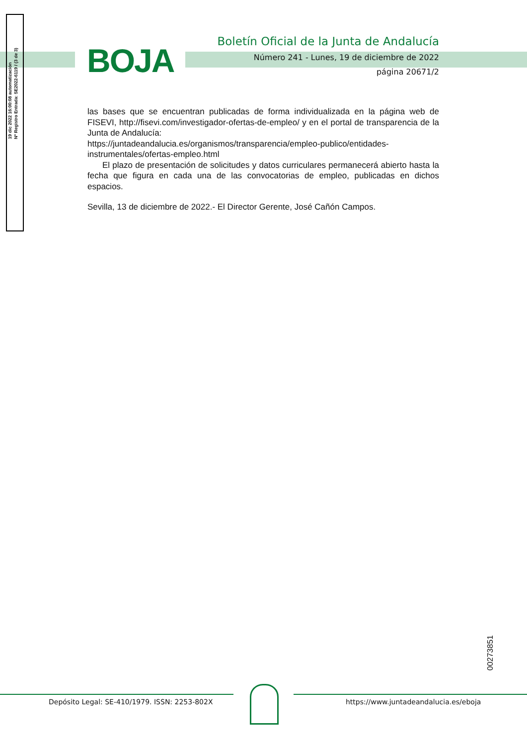19 dic 2022 16:00:08 automatización
Nº Registro Entrada: SE2022-6119 / (3 de 3)
BOJA
Boletín Oficial de la Junta de Andalucía
Número 241 - Lunes, 19 de diciembre de 2022
página 20671/2
las bases que se encuentran publicadas de forma individualizada en la página web de FISEVI, http://fisevi.com/investigador-ofertas-de-empleo/ y en el portal de transparencia de la Junta de Andalucía:
https://juntadeandalucia.es/organismos/transparencia/empleo-publico/entidades-instrumentales/ofertas-empleo.html
El plazo de presentación de solicitudes y datos curriculares permanecerá abierto hasta la fecha que figura en cada una de las convocatorias de empleo, publicadas en dichos espacios.
Sevilla, 13 de diciembre de 2022.- El Director Gerente, José Cañón Campos.
00273851
Depósito Legal: SE-410/1979. ISSN: 2253-802X
https://www.juntadeandalucia.es/eboja